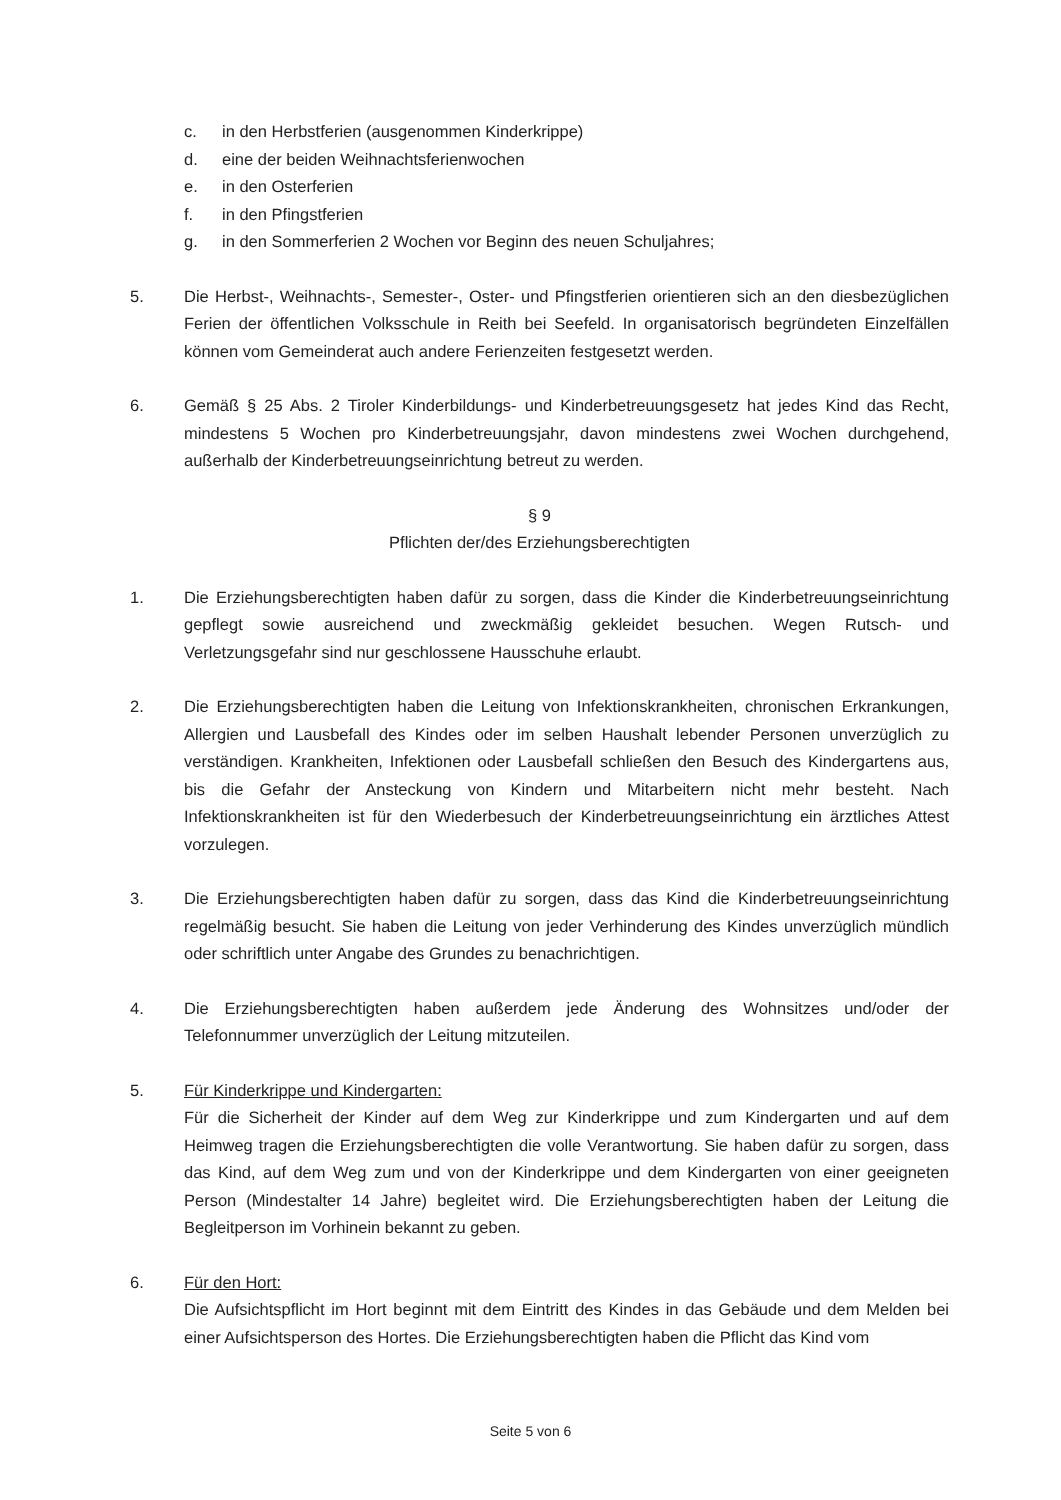c. in den Herbstferien (ausgenommen Kinderkrippe)
d. eine der beiden Weihnachtsferienwochen
e. in den Osterferien
f. in den Pfingstferien
g. in den Sommerferien 2 Wochen vor Beginn des neuen Schuljahres;
5. Die Herbst-, Weihnachts-, Semester-, Oster- und Pfingstferien orientieren sich an den diesbezüglichen Ferien der öffentlichen Volksschule in Reith bei Seefeld. In organisatorisch begründeten Einzelfällen können vom Gemeinderat auch andere Ferienzeiten festgesetzt werden.
6. Gemäß § 25 Abs. 2 Tiroler Kinderbildungs- und Kinderbetreuungsgesetz hat jedes Kind das Recht, mindestens 5 Wochen pro Kinderbetreuungsjahr, davon mindestens zwei Wochen durchgehend, außerhalb der Kinderbetreuungseinrichtung betreut zu werden.
§ 9
Pflichten der/des Erziehungsberechtigten
1. Die Erziehungsberechtigten haben dafür zu sorgen, dass die Kinder die Kinderbetreuungseinrichtung gepflegt sowie ausreichend und zweckmäßig gekleidet besuchen. Wegen Rutsch- und Verletzungsgefahr sind nur geschlossene Hausschuhe erlaubt.
2. Die Erziehungsberechtigten haben die Leitung von Infektionskrankheiten, chronischen Erkrankungen, Allergien und Lausbefall des Kindes oder im selben Haushalt lebender Personen unverzüglich zu verständigen. Krankheiten, Infektionen oder Lausbefall schließen den Besuch des Kindergartens aus, bis die Gefahr der Ansteckung von Kindern und Mitarbeitern nicht mehr besteht. Nach Infektionskrankheiten ist für den Wiederbesuch der Kinderbetreuungseinrichtung ein ärztliches Attest vorzulegen.
3. Die Erziehungsberechtigten haben dafür zu sorgen, dass das Kind die Kinderbetreuungseinrichtung regelmäßig besucht. Sie haben die Leitung von jeder Verhinderung des Kindes unverzüglich mündlich oder schriftlich unter Angabe des Grundes zu benachrichtigen.
4. Die Erziehungsberechtigten haben außerdem jede Änderung des Wohnsitzes und/oder der Telefonnummer unverzüglich der Leitung mitzuteilen.
5. Für Kinderkrippe und Kindergarten:
Für die Sicherheit der Kinder auf dem Weg zur Kinderkrippe und zum Kindergarten und auf dem Heimweg tragen die Erziehungsberechtigten die volle Verantwortung. Sie haben dafür zu sorgen, dass das Kind, auf dem Weg zum und von der Kinderkrippe und dem Kindergarten von einer geeigneten Person (Mindestalter 14 Jahre) begleitet wird. Die Erziehungsberechtigten haben der Leitung die Begleitperson im Vorhinein bekannt zu geben.
6. Für den Hort:
Die Aufsichtspflicht im Hort beginnt mit dem Eintritt des Kindes in das Gebäude und dem Melden bei einer Aufsichtsperson des Hortes. Die Erziehungsberechtigten haben die Pflicht das Kind vom
Seite 5 von 6